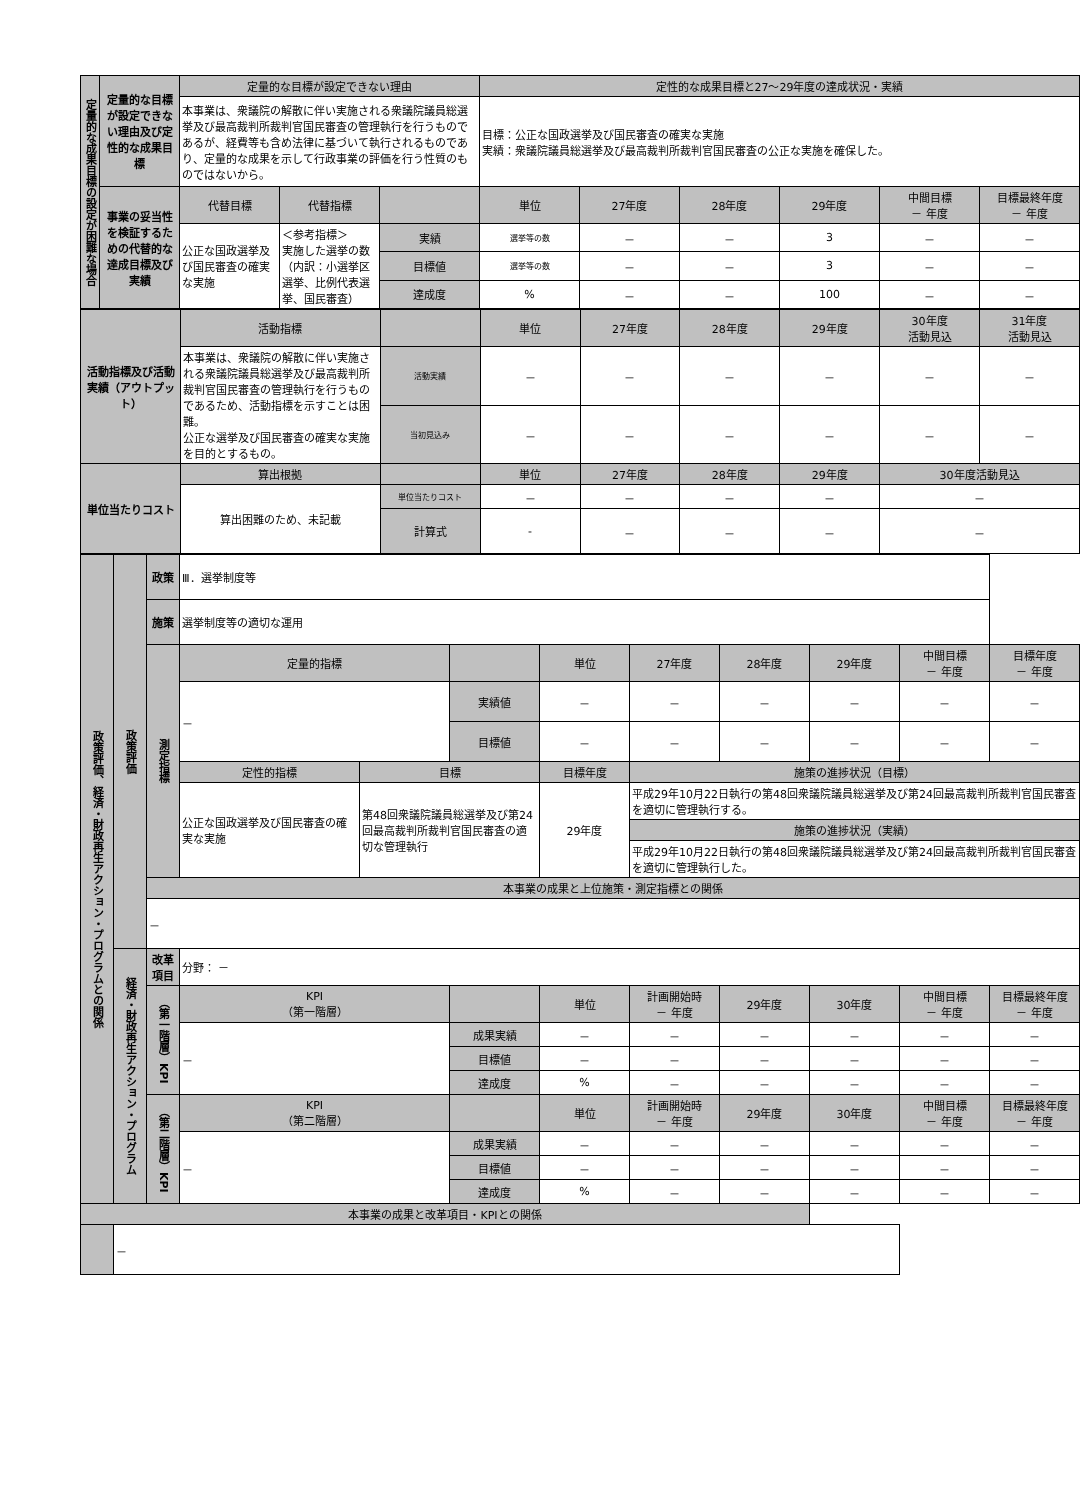| 定量的な成果目標の設定が困難な場合 | 定量的な目標が設定できない理由及び定性的な成果目標 | 定量的な目標が設定できない理由 | | | 定性的な成果目標と27～29年度の達成状況・実績 | | | | | |
| | | 本事業は、衆議院の解散に伴い実施される衆議院議員総選挙及び最高裁判所裁判官国民審査の管理執行を行うものであるが、経費等も含め法律に基づいて執行されるものであり、定量的な成果を示して行政事業の評価を行う性質のものではないから。 | | | 目標：公正な国政選挙及び国民審査の確実な実施 実績：衆議院議員総選挙及び最高裁判所裁判官国民審査の公正な実施を確保した。 | | | | | |
| | 事業の妥当性を検証するための代替的な達成目標及び実績 | 代替目標 | 代替指標 | | 単位 | 27年度 | 28年度 | 29年度 | 中間目標 － 年度 | 目標最終年度 － 年度 |
| | | 公正な国政選挙及び国民審査の確実な実施 | ＜参考指標＞ 実施した選挙の数 （内訳：小選挙区選挙、比例代表選挙、国民審査） | 実績 | 選挙等の数 | － | － | 3 | － | － |
| | | | | 目標値 | 選挙等の数 | － | － | 3 | － | － |
| | | | | 達成度 | % | － | － | 100 | － | － |
| 活動指標及び活動実績（アウトプット） | 活動指標 | | 単位 | 27年度 | 28年度 | 29年度 | 30年度 活動見込 | 31年度 活動見込 |
| | 本事業は、衆議院の解散に伴い実施される衆議院議員総選挙及び最高裁判所裁判官国民審査の管理執行を行うものであるため、活動指標を示すことは困難。 公正な選挙及び国民審査の確実な実施を目的とするもの。 | 活動実績 | － | － | － | － | － | － |
| | | 当初見込み | － | － | － | － | － | － |
| 単位当たりコスト | 算出根拠 | | 単位 | 27年度 | 28年度 | 29年度 | 30年度活動見込 | |
| | 算出困難のため、未記載 | 単位当たりコスト | － | － | － | － | － | |
| | | 計算式 | - | － | － | － | － | |
| 政策評価、経済・財政再生アクション・プログラムとの関係 | 政策評価 | 政策 | Ⅲ．選挙制度等 | | | | | | | | |
| | | 施策 | 選挙制度等の適切な運用 | | | | | | | | |
| | | 測定指標 | 定量的指標 | | | 単位 | 27年度 | 28年度 | 29年度 | 中間目標 － 年度 | 目標年度 － 年度 |
| | | | － | | 実績値 | － | － | － | － | － | － |
| | | | | | 目標値 | － | － | － | － | － | － |
| | | | 定性的指標 | 目標 | | 目標年度 | 施策の進捗状況（目標） | | | | |
| | | | 公正な国政選挙及び国民審査の確実な実施 | 第48回衆議院議員総選挙及び第24回最高裁判所裁判官国民審査の適切な管理執行 | | 29年度 | 平成29年10月22日執行の第48回衆議院議員総選挙及び第24回最高裁判所裁判官国民審査を適切に管理執行する。 | | | | |
| | | | | | | | 施策の進捗状況（実績） | | | | |
| | | | | | | | 平成29年10月22日執行の第48回衆議院議員総選挙及び第24回最高裁判所裁判官国民審査を適切に管理執行した。 | | | | |
| | | 本事業の成果と上位施策・測定指標との関係 | | | | | | | | | |
| | | － | | | | | | | | | |
| | 経済・財政再生アクション・プログラム | 改革項目 | 分野： － | | | | | | | | |
| | | （第一階層）KPI | KPI （第一階層） | | | 単位 | 計画開始時 － 年度 | 29年度 | 30年度 | 中間目標 － 年度 | 目標最終年度 － 年度 |
| | | | － | | 成果実績 | － | － | － | － | － | － |
| | | | | | 目標値 | － | － | － | － | － | － |
| | | | | | 達成度 | % | － | － | － | － | － |
| | | （第二階層）KPI | KPI （第二階層） | | | 単位 | 計画開始時 － 年度 | 29年度 | 30年度 | 中間目標 － 年度 | 目標最終年度 － 年度 |
| | | | － | | 成果実績 | － | － | － | － | － | － |
| | | | | | 目標値 | － | － | － | － | － | － |
| | | | | | 達成度 | % | － | － | － | － | － |
| 本事業の成果と改革項目・KPIとの関係 | | | | | | | | | | | |
| | － | | | | | | | | | | |